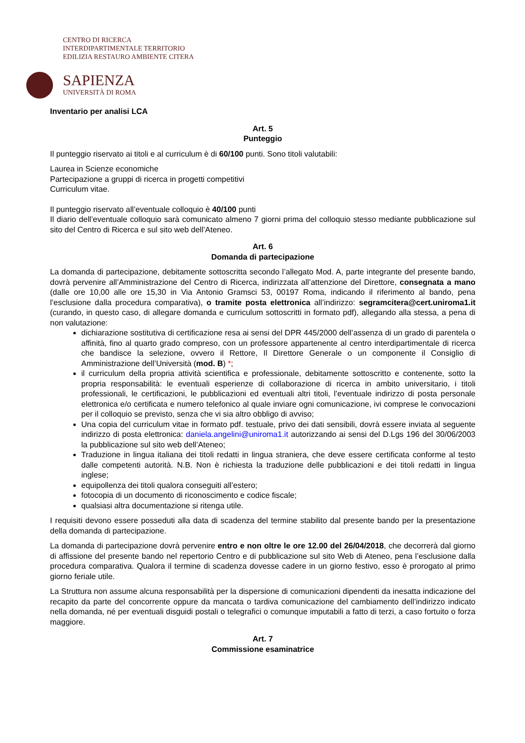CENTRO DI RICERCA
INTERDIPARTIMENTALE TERRITORIO
EDILIZIA RESTAURO AMBIENTE CITERA
SAPIENZA
UNIVERSITÀ DI ROMA
Inventario per analisi LCA
Art. 5
Punteggio
Il punteggio riservato ai titoli e al curriculum è di 60/100 punti. Sono titoli valutabili:
Laurea in Scienze economiche
Partecipazione a gruppi di ricerca in progetti competitivi
Curriculum vitae.
Il punteggio riservato all’eventuale colloquio è 40/100 punti
Il diario dell’eventuale colloquio sarà comunicato almeno 7 giorni prima del colloquio stesso mediante pubblicazione sul sito del Centro di Ricerca e sul sito web dell’Ateneo.
Art. 6
Domanda di partecipazione
La domanda di partecipazione, debitamente sottoscritta secondo l’allegato Mod. A, parte integrante del presente bando, dovrà pervenire all’Amministrazione del Centro di Ricerca, indirizzata all’attenzione del Direttore, consegnata a mano (dalle ore 10,00 alle ore 15,30 in Via Antonio Gramsci 53, 00197 Roma, indicando il riferimento al bando, pena l’esclusione dalla procedura comparativa), o tramite posta elettronica all’indirizzo: segramcitera@cert.uniroma1.it (curando, in questo caso, di allegare domanda e curriculum sottoscritti in formato pdf), allegando alla stessa, a pena di non valutazione:
dichiarazione sostitutiva di certificazione resa ai sensi del DPR 445/2000 dell’assenza di un grado di parentela o affinità, fino al quarto grado compreso, con un professore appartenente al centro interdipartimentale di ricerca che bandisce la selezione, ovvero il Rettore, Il Direttore Generale o un componente il Consiglio di Amministrazione dell’Università (mod. B) *;
il curriculum della propria attività scientifica e professionale, debitamente sottoscritto e contenente, sotto la propria responsabilità: le eventuali esperienze di collaborazione di ricerca in ambito universitario, i titoli professionali, le certificazioni, le pubblicazioni ed eventuali altri titoli, l’eventuale indirizzo di posta personale elettronica e/o certificata e numero telefonico al quale inviare ogni comunicazione, ivi comprese le convocazioni per il colloquio se previsto, senza che vi sia altro obbligo di avviso;
Una copia del curriculum vitae in formato pdf. testuale, privo dei dati sensibili, dovrà essere inviata al seguente indirizzo di posta elettronica: daniela.angelini@uniroma1.it autorizzando ai sensi del D.Lgs 196 del 30/06/2003 la pubblicazione sul sito web dell’Ateneo;
Traduzione in lingua italiana dei titoli redatti in lingua straniera, che deve essere certificata conforme al testo dalle competenti autorità. N.B. Non è richiesta la traduzione delle pubblicazioni e dei titoli redatti in lingua inglese;
equipollenza dei titoli qualora conseguiti all’estero;
fotocopia di un documento di riconoscimento e codice fiscale;
qualsiasi altra documentazione si ritenga utile.
I requisiti devono essere posseduti alla data di scadenza del termine stabilito dal presente bando per la presentazione della domanda di partecipazione.
La domanda di partecipazione dovrà pervenire entro e non oltre le ore 12.00 del 26/04/2018, che decorrerà dal giorno di affissione del presente bando nel repertorio Centro e di pubblicazione sul sito Web di Ateneo, pena l’esclusione dalla procedura comparativa. Qualora il termine di scadenza dovesse cadere in un giorno festivo, esso è prorogato al primo giorno feriale utile.
La Struttura non assume alcuna responsabilità per la dispersione di comunicazioni dipendenti da inesatta indicazione del recapito da parte del concorrente oppure da mancata o tardiva comunicazione del cambiamento dell’indirizzo indicato nella domanda, né per eventuali disguidi postali o telegrafici o comunque imputabili a fatto di terzi, a caso fortuito o forza maggiore.
Art. 7
Commissione esaminatrice